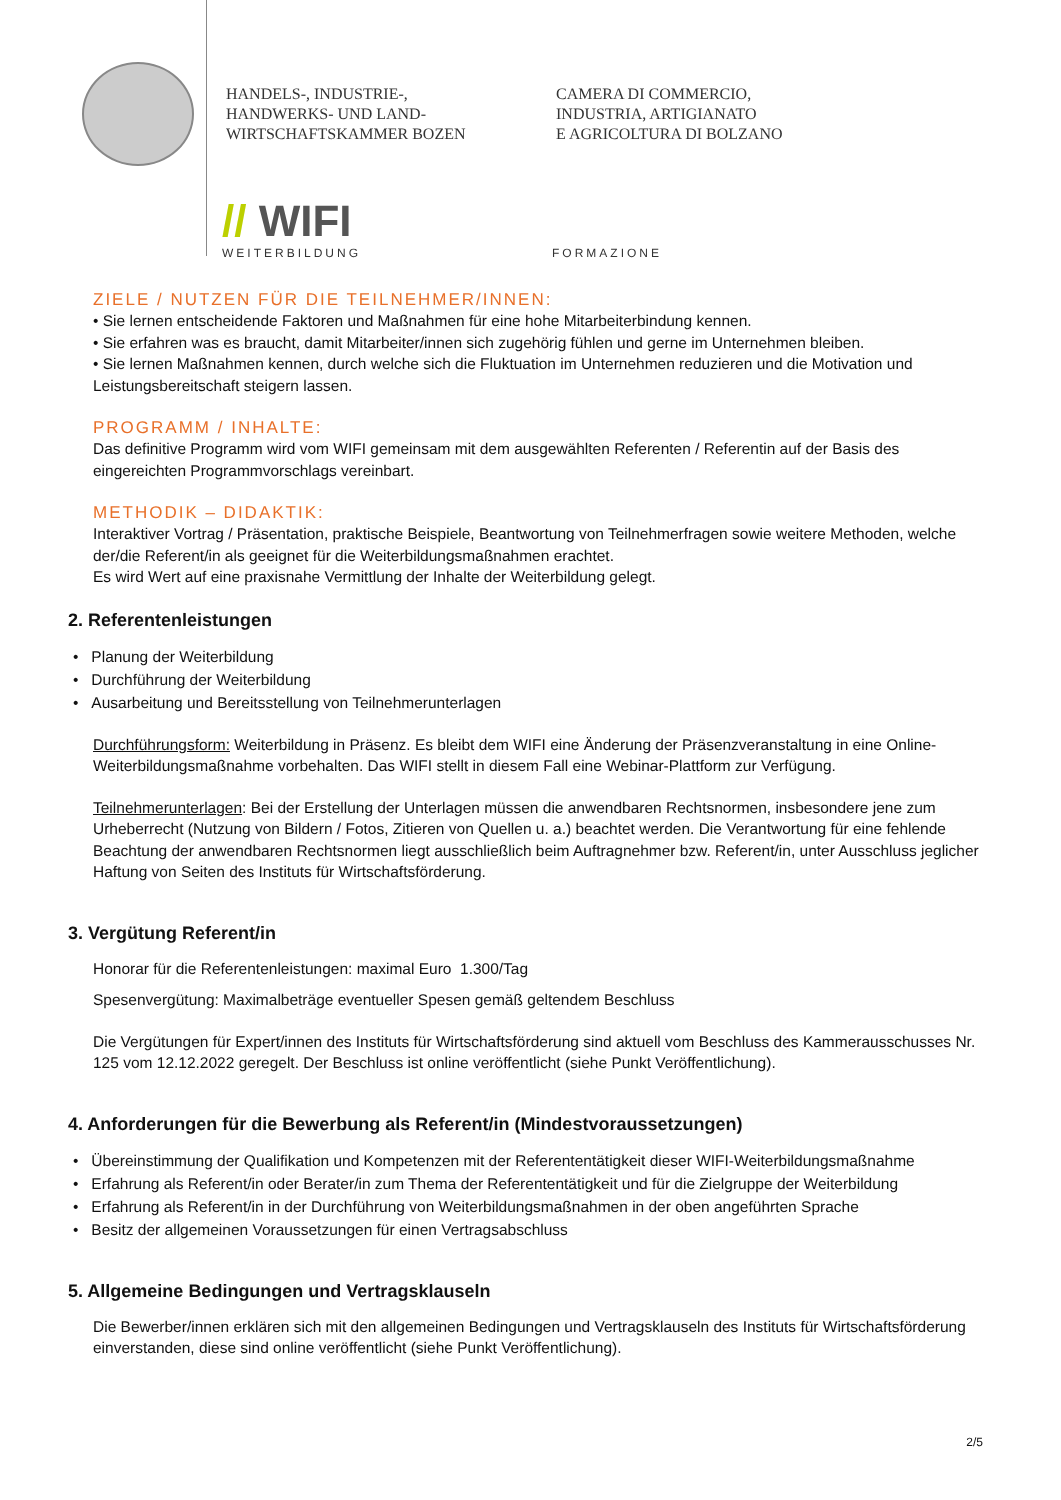HANDELS-, INDUSTRIE-,
HANDWERKS- UND LAND-
WIRTSCHAFTSKAMMER BOZEN
CAMERA DI COMMERCIO,
INDUSTRIA, ARTIGIANATO
E AGRICOLTURA DI BOLZANO
// WIFI
WEITERBILDUNG
FORMAZIONE
ZIELE / NUTZEN FÜR DIE TEILNEHMER/INNEN:
• Sie lernen entscheidende Faktoren und Maßnahmen für eine hohe Mitarbeiterbindung kennen.
• Sie erfahren was es braucht, damit Mitarbeiter/innen sich zugehörig fühlen und gerne im Unternehmen bleiben.
• Sie lernen Maßnahmen kennen, durch welche sich die Fluktuation im Unternehmen reduzieren und die Motivation und Leistungsbereitschaft steigern lassen.
PROGRAMM / INHALTE:
Das definitive Programm wird vom WIFI gemeinsam mit dem ausgewählten Referenten / Referentin auf der Basis des eingereichten Programmvorschlags vereinbart.
METHODIK – DIDAKTIK:
Interaktiver Vortrag / Präsentation, praktische Beispiele, Beantwortung von Teilnehmerfragen sowie weitere Methoden, welche der/die Referent/in als geeignet für die Weiterbildungsmaßnahmen erachtet.
Es wird Wert auf eine praxisnahe Vermittlung der Inhalte der Weiterbildung gelegt.
2. Referentenleistungen
• Planung der Weiterbildung
• Durchführung der Weiterbildung
• Ausarbeitung und Bereitsstellung von Teilnehmerunterlagen
Durchführungsform: Weiterbildung in Präsenz. Es bleibt dem WIFI eine Änderung der Präsenzveranstaltung in eine Online-Weiterbildungsmaßnahme vorbehalten. Das WIFI stellt in diesem Fall eine Webinar-Plattform zur Verfügung.
Teilnehmerunterlagen: Bei der Erstellung der Unterlagen müssen die anwendbaren Rechtsnormen, insbesondere jene zum Urheberrecht (Nutzung von Bildern / Fotos, Zitieren von Quellen u. a.) beachtet werden. Die Verantwortung für eine fehlende Beachtung der anwendbaren Rechtsnormen liegt ausschließlich beim Auftragnehmer bzw. Referent/in, unter Ausschluss jeglicher Haftung von Seiten des Instituts für Wirtschaftsförderung.
3. Vergütung Referent/in
Honorar für die Referentenleistungen: maximal Euro 1.300/Tag
Spesenvergütung: Maximalbeträge eventueller Spesen gemäß geltendem Beschluss
Die Vergütungen für Expert/innen des Instituts für Wirtschaftsförderung sind aktuell vom Beschluss des Kammerausschusses Nr. 125 vom 12.12.2022 geregelt. Der Beschluss ist online veröffentlicht (siehe Punkt Veröffentlichung).
4. Anforderungen für die Bewerbung als Referent/in (Mindestvoraussetzungen)
• Übereinstimmung der Qualifikation und Kompetenzen mit der Referententätigkeit dieser WIFI-Weiterbildungsmaßnahme
• Erfahrung als Referent/in oder Berater/in zum Thema der Referententätigkeit und für die Zielgruppe der Weiterbildung
• Erfahrung als Referent/in in der Durchführung von Weiterbildungsmaßnahmen in der oben angeführten Sprache
• Besitz der allgemeinen Voraussetzungen für einen Vertragsabschluss
5. Allgemeine Bedingungen und Vertragsklauseln
Die Bewerber/innen erklären sich mit den allgemeinen Bedingungen und Vertragsklauseln des Instituts für Wirtschaftsförderung einverstanden, diese sind online veröffentlicht (siehe Punkt Veröffentlichung).
2/5